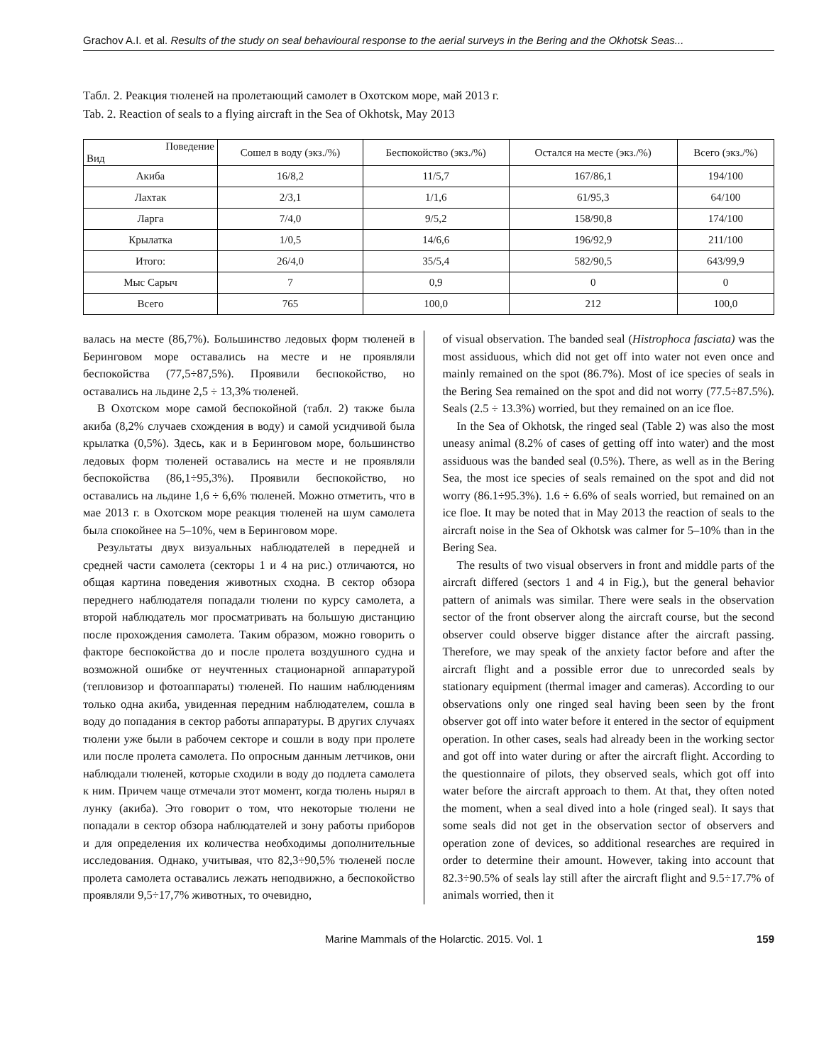Grachov A.I. et al. Results of the study on seal behavioural response to the aerial surveys in the Bering and the Okhotsk Seas...
Табл. 2. Реакция тюленей на пролетающий самолет в Охотском море, май 2013 г.
Tab. 2. Reaction of seals to a flying aircraft in the Sea of Okhotsk, May 2013
| Поведение Вид | Сошел в воду (экз./%) | Беспокойство (экз./%) | Остался на месте (экз./%) | Всего (экз./%) |
| --- | --- | --- | --- | --- |
| Акиба | 16/8,2 | 11/5,7 | 167/86,1 | 194/100 |
| Лахтак | 2/3,1 | 1/1,6 | 61/95,3 | 64/100 |
| Ларга | 7/4,0 | 9/5,2 | 158/90,8 | 174/100 |
| Крылатка | 1/0,5 | 14/6,6 | 196/92,9 | 211/100 |
| Итого: | 26/4,0 | 35/5,4 | 582/90,5 | 643/99,9 |
| Мыс Сарыч | 7 | 0,9 | 0 | 0 |
| Всего | 765 | 100,0 | 212 | 100,0 |
валась на месте (86,7%). Большинство ледовых форм тюленей в Беринговом море оставались на месте и не проявляли беспокойства (77,5÷87,5%). Проявили беспокойство, но оставались на льдине 2,5 ÷ 13,3% тюленей.
В Охотском море самой беспокойной (табл. 2) также была акиба (8,2% случаев схождения в воду) и самой усидчивой была крылатка (0,5%). Здесь, как и в Беринговом море, большинство ледовых форм тюленей оставались на месте и не проявляли беспокойства (86,1÷95,3%). Проявили беспокойство, но оставались на льдине 1,6 ÷ 6,6% тюленей. Можно отметить, что в мае 2013 г. в Охотском море реакция тюленей на шум самолета была спокойнее на 5–10%, чем в Беринговом море.
Результаты двух визуальных наблюдателей в передней и средней части самолета (секторы 1 и 4 на рис.) отличаются, но общая картина поведения животных сходна. В сектор обзора переднего наблюдателя попадали тюлени по курсу самолета, а второй наблюдатель мог просматривать на большую дистанцию после прохождения самолета. Таким образом, можно говорить о факторе беспокойства до и после пролета воздушного судна и возможной ошибке от неучтенных стационарной аппаратурой (тепловизор и фотоаппараты) тюленей. По нашим наблюдениям только одна акиба, увиденная передним наблюдателем, сошла в воду до попадания в сектор работы аппаратуры. В других случаях тюлени уже были в рабочем секторе и сошли в воду при пролете или после пролета самолета. По опросным данным летчиков, они наблюдали тюленей, которые сходили в воду до подлета самолета к ним. Причем чаще отмечали этот момент, когда тюлень нырял в лунку (акиба). Это говорит о том, что некоторые тюлени не попадали в сектор обзора наблюдателей и зону работы приборов и для определения их количества необходимы дополнительные исследования. Однако, учитывая, что 82,3÷90,5% тюленей после пролета самолета оставались лежать неподвижно, а беспокойство проявляли 9,5÷17,7% животных, то очевидно,
of visual observation. The banded seal (Histrophoca fasciata) was the most assiduous, which did not get off into water not even once and mainly remained on the spot (86.7%). Most of ice species of seals in the Bering Sea remained on the spot and did not worry (77.5÷87.5%). Seals (2.5 ÷ 13.3%) worried, but they remained on an ice floe.
In the Sea of Okhotsk, the ringed seal (Table 2) was also the most uneasy animal (8.2% of cases of getting off into water) and the most assiduous was the banded seal (0.5%). There, as well as in the Bering Sea, the most ice species of seals remained on the spot and did not worry (86.1÷95.3%). 1.6 ÷ 6.6% of seals worried, but remained on an ice floe. It may be noted that in May 2013 the reaction of seals to the aircraft noise in the Sea of Okhotsk was calmer for 5–10% than in the Bering Sea.
The results of two visual observers in front and middle parts of the aircraft differed (sectors 1 and 4 in Fig.), but the general behavior pattern of animals was similar. There were seals in the observation sector of the front observer along the aircraft course, but the second observer could observe bigger distance after the aircraft passing. Therefore, we may speak of the anxiety factor before and after the aircraft flight and a possible error due to unrecorded seals by stationary equipment (thermal imager and cameras). According to our observations only one ringed seal having been seen by the front observer got off into water before it entered in the sector of equipment operation. In other cases, seals had already been in the working sector and got off into water during or after the aircraft flight. According to the questionnaire of pilots, they observed seals, which got off into water before the aircraft approach to them. At that, they often noted the moment, when a seal dived into a hole (ringed seal). It says that some seals did not get in the observation sector of observers and operation zone of devices, so additional researches are required in order to determine their amount. However, taking into account that 82.3÷90.5% of seals lay still after the aircraft flight and 9.5÷17.7% of animals worried, then it
Marine Mammals of the Holarctic. 2015. Vol. 1 159